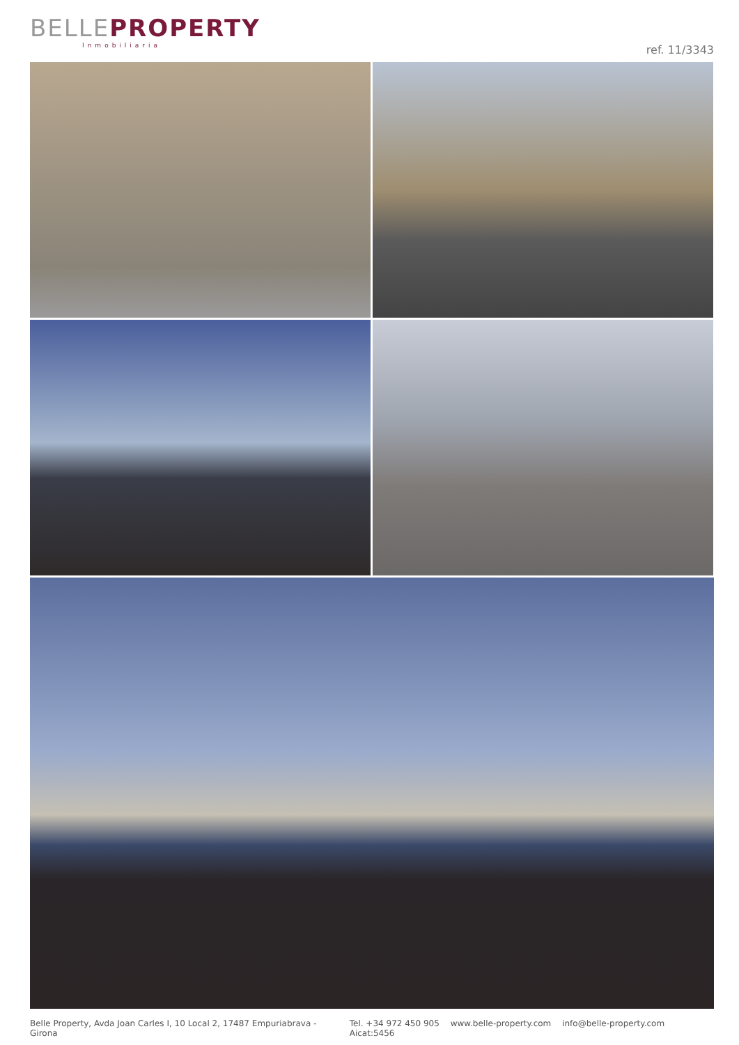BELLE PROPERTY
Inmobiliaria
ref. 11/3343
Belle Property, Avda Joan Carles I, 10 Local 2, 17487 Empuriabrava - Girona
Tel. +34 972 450 905 www.belle-property.com info@belle-property.com Aicat:5456